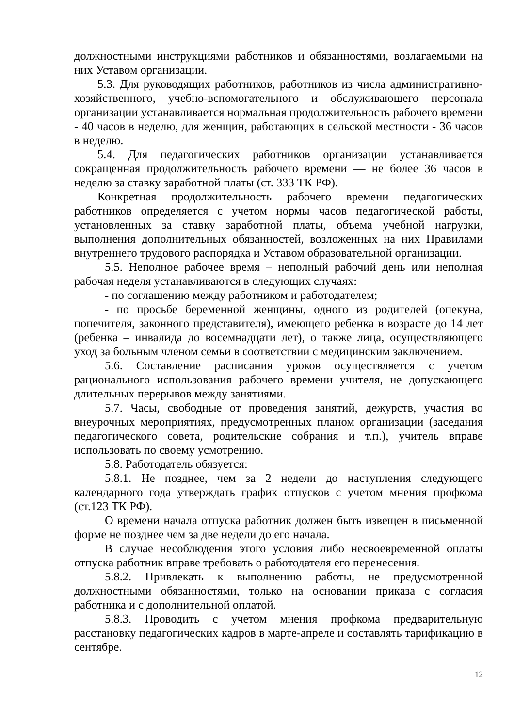должностными инструкциями работников и обязанностями, возлагаемыми на них Уставом организации.
5.3. Для руководящих работников, работников из числа административно-хозяйственного, учебно-вспомогательного и обслуживающего персонала организации устанавливается нормальная продолжительность рабочего времени - 40 часов в неделю, для женщин, работающих в сельской местности - 36 часов в неделю.
5.4. Для педагогических работников организации устанавливается сокращенная продолжительность рабочего времени — не более 36 часов в неделю за ставку заработной платы (ст. 333 ТК РФ).
Конкретная продолжительность рабочего времени педагогических работников определяется с учетом нормы часов педагогической работы, установленных за ставку заработной платы, объема учебной нагрузки, выполнения дополнительных обязанностей, возложенных на них Правилами внутреннего трудового распорядка и Уставом образовательной организации.
5.5. Неполное рабочее время – неполный рабочий день или неполная рабочая неделя устанавливаются в следующих случаях:
- по соглашению между работником и работодателем;
- по просьбе беременной женщины, одного из родителей (опекуна, попечителя, законного представителя), имеющего ребенка в возрасте до 14 лет (ребенка – инвалида до восемнадцати лет), о также лица, осуществляющего уход за больным членом семьи в соответствии с медицинским заключением.
5.6. Составление расписания уроков осуществляется с учетом рационального использования рабочего времени учителя, не допускающего длительных перерывов между занятиями.
5.7. Часы, свободные от проведения занятий, дежурств, участия во внеурочных мероприятиях, предусмотренных планом организации (заседания педагогического совета, родительские собрания и т.п.), учитель вправе использовать по своему усмотрению.
5.8. Работодатель обязуется:
5.8.1. Не позднее, чем за 2 недели до наступления следующего календарного года утверждать график отпусков с учетом мнения профкома (ст.123 ТК РФ).
О времени начала отпуска работник должен быть извещен в письменной форме не позднее чем за две недели до его начала.
В случае несоблюдения этого условия либо несвоевременной оплаты отпуска работник вправе требовать о работодателя его перенесения.
5.8.2. Привлекать к выполнению работы, не предусмотренной должностными обязанностями, только на основании приказа с согласия работника и с дополнительной оплатой.
5.8.3. Проводить с учетом мнения профкома предварительную расстановку педагогических кадров в марте-апреле и составлять тарификацию в сентябре.
12